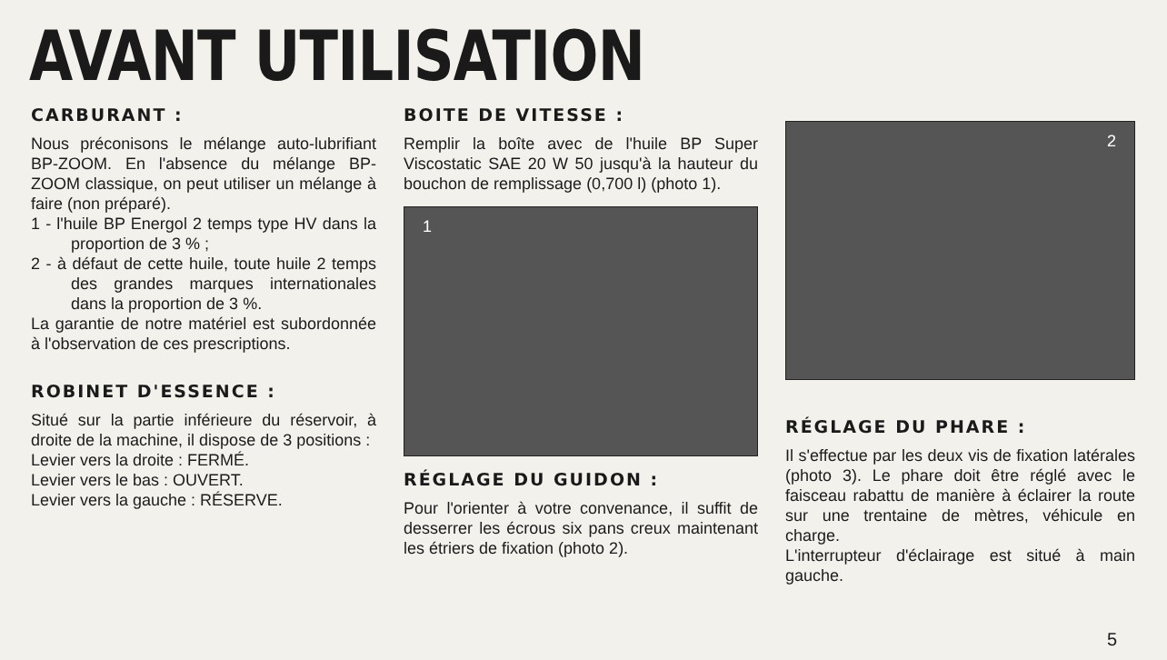AVANT UTILISATION
CARBURANT :
Nous préconisons le mélange auto-lubrifiant BP-ZOOM. En l'absence du mélange BP-ZOOM classique, on peut utiliser un mélange à faire (non préparé).
1 - l'huile BP Energol 2 temps type HV dans la proportion de 3 % ;
2 - à défaut de cette huile, toute huile 2 temps des grandes marques internationales dans la proportion de 3 %.
La garantie de notre matériel est subordonnée à l'observation de ces prescriptions.
ROBINET D'ESSENCE :
Situé sur la partie inférieure du réservoir, à droite de la machine, il dispose de 3 positions :
Levier vers la droite : FERMÉ.
Levier vers le bas : OUVERT.
Levier vers la gauche : RÉSERVE.
BOITE DE VITESSE :
Remplir la boîte avec de l'huile BP Super Viscostatic SAE 20 W 50 jusqu'à la hauteur du bouchon de remplissage (0,700 l) (photo 1).
1
RÉGLAGE DU GUIDON :
Pour l'orienter à votre convenance, il suffit de desserrer les écrous six pans creux maintenant les étriers de fixation (photo 2).
2
RÉGLAGE DU PHARE :
Il s'effectue par les deux vis de fixation latérales (photo 3). Le phare doit être réglé avec le faisceau rabattu de manière à éclairer la route sur une trentaine de mètres, véhicule en charge.
L'interrupteur d'éclairage est situé à main gauche.
5